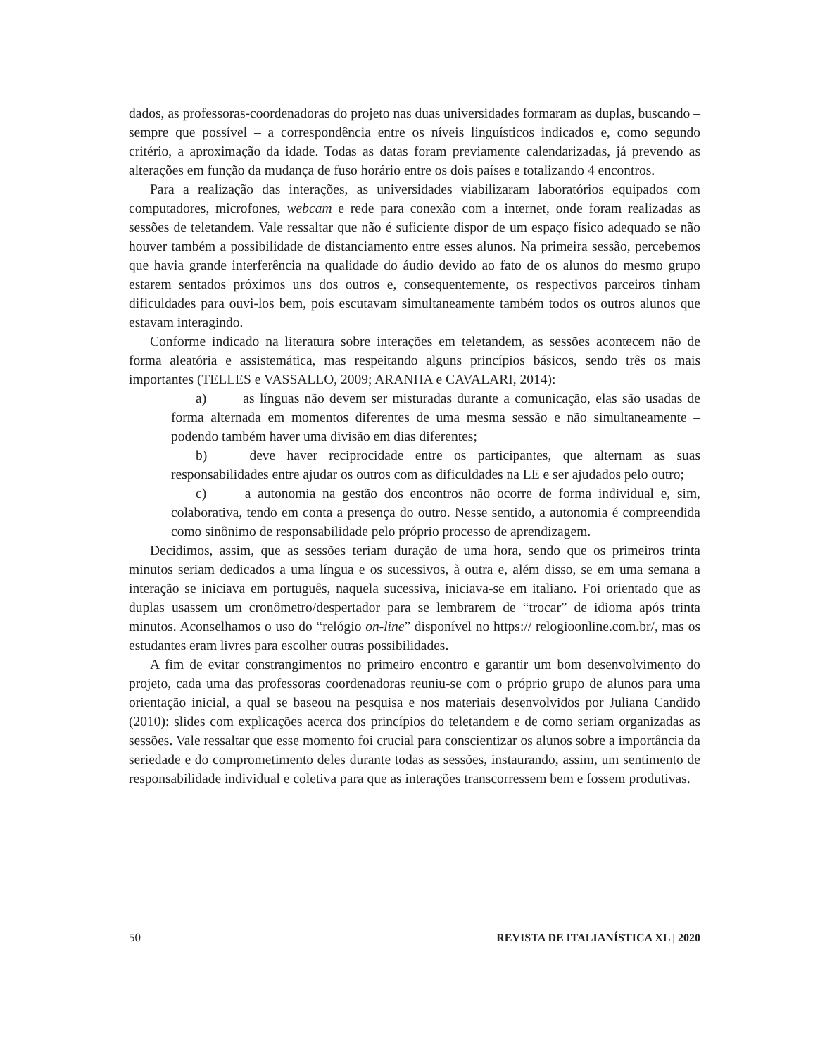dados, as professoras-coordenadoras do projeto nas duas universidades formaram as duplas, buscando – sempre que possível – a correspondência entre os níveis linguísticos indicados e, como segundo critério, a aproximação da idade. Todas as datas foram previamente calendarizadas, já prevendo as alterações em função da mudança de fuso horário entre os dois países e totalizando 4 encontros.
Para a realização das interações, as universidades viabilizaram laboratórios equipados com computadores, microfones, webcam e rede para conexão com a internet, onde foram realizadas as sessões de teletandem. Vale ressaltar que não é suficiente dispor de um espaço físico adequado se não houver também a possibilidade de distanciamento entre esses alunos. Na primeira sessão, percebemos que havia grande interferência na qualidade do áudio devido ao fato de os alunos do mesmo grupo estarem sentados próximos uns dos outros e, consequentemente, os respectivos parceiros tinham dificuldades para ouvi-los bem, pois escutavam simultaneamente também todos os outros alunos que estavam interagindo.
Conforme indicado na literatura sobre interações em teletandem, as sessões acontecem não de forma aleatória e assistemática, mas respeitando alguns princípios básicos, sendo três os mais importantes (TELLES e VASSALLO, 2009; ARANHA e CAVALARI, 2014):
a) as línguas não devem ser misturadas durante a comunicação, elas são usadas de forma alternada em momentos diferentes de uma mesma sessão e não simultaneamente – podendo também haver uma divisão em dias diferentes;
b) deve haver reciprocidade entre os participantes, que alternam as suas responsabilidades entre ajudar os outros com as dificuldades na LE e ser ajudados pelo outro;
c) a autonomia na gestão dos encontros não ocorre de forma individual e, sim, colaborativa, tendo em conta a presença do outro. Nesse sentido, a autonomia é compreendida como sinônimo de responsabilidade pelo próprio processo de aprendizagem.
Decidimos, assim, que as sessões teriam duração de uma hora, sendo que os primeiros trinta minutos seriam dedicados a uma língua e os sucessivos, à outra e, além disso, se em uma semana a interação se iniciava em português, naquela sucessiva, iniciava-se em italiano. Foi orientado que as duplas usassem um cronômetro/despertador para se lembrarem de “trocar” de idioma após trinta minutos. Aconselhamos o uso do “relógio on-line” disponível no https:// relogioonline.com.br/, mas os estudantes eram livres para escolher outras possibilidades.
A fim de evitar constrangimentos no primeiro encontro e garantir um bom desenvolvimento do projeto, cada uma das professoras coordenadoras reuniu-se com o próprio grupo de alunos para uma orientação inicial, a qual se baseou na pesquisa e nos materiais desenvolvidos por Juliana Candido (2010): slides com explicações acerca dos princípios do teletandem e de como seriam organizadas as sessões. Vale ressaltar que esse momento foi crucial para conscientizar os alunos sobre a importância da seriedade e do comprometimento deles durante todas as sessões, instaurando, assim, um sentimento de responsabilidade individual e coletiva para que as interações transcorressem bem e fossem produtivas.
50 REVISTA DE ITALIANÍSTICA XL | 2020